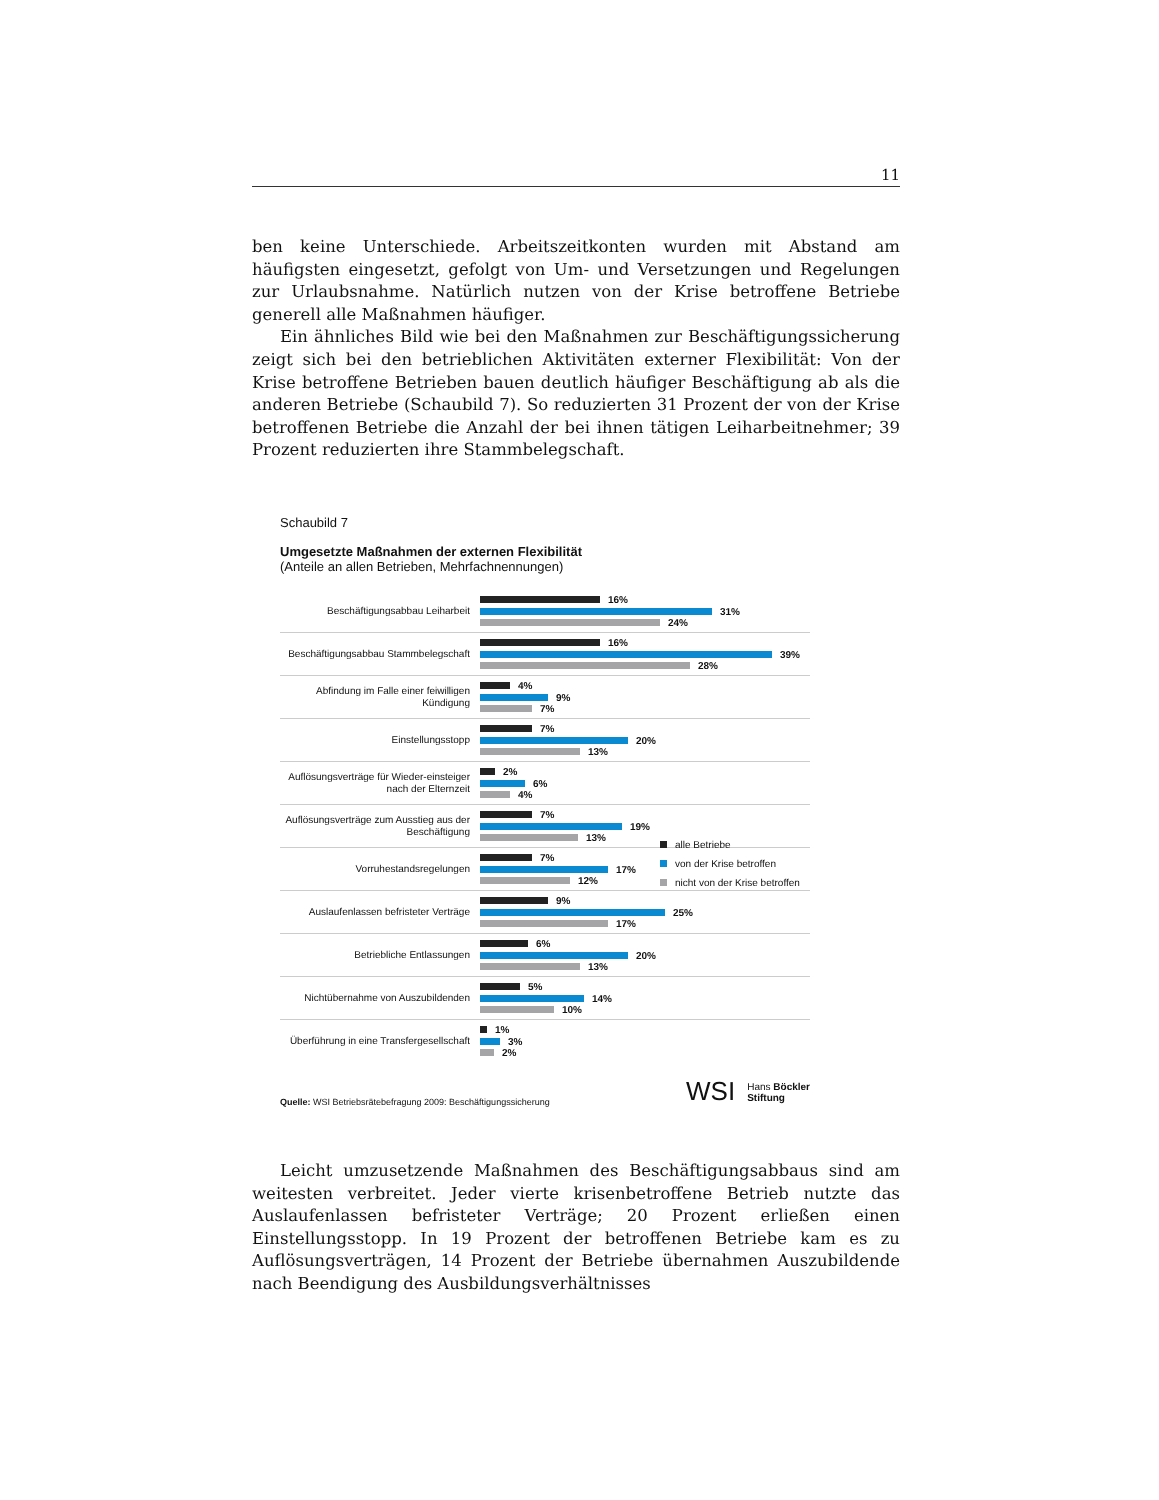11
ben keine Unterschiede. Arbeitszeitkonten wurden mit Abstand am häufigsten eingesetzt, gefolgt von Um- und Versetzungen und Regelungen zur Urlaubsnahme. Natürlich nutzen von der Krise betroffene Betriebe generell alle Maßnahmen häufiger.
Ein ähnliches Bild wie bei den Maßnahmen zur Beschäftigungssicherung zeigt sich bei den betrieblichen Aktivitäten externer Flexibilität: Von der Krise betroffene Betrieben bauen deutlich häufiger Beschäftigung ab als die anderen Betriebe (Schaubild 7). So reduzierten 31 Prozent der von der Krise betroffenen Betriebe die Anzahl der bei ihnen tätigen Leiharbeitnehmer; 39 Prozent reduzierten ihre Stammbelegschaft.
Schaubild 7
Umgesetzte Maßnahmen der externen Flexibilität
(Anteile an allen Betrieben, Mehrfachnennungen)
Beschäftigungsabbau Leiharbeit
16%
31%
24%
Beschäftigungsabbau Stammbelegschaft
16%
39%
28%
Abfindung im Falle einer feiwilligen Kündigung
4%
9%
7%
Einstellungsstopp
7%
20%
13%
Auflösungsverträge für Wieder-einsteiger nach der Elternzeit
2%
6%
4%
Auflösungsverträge zum Ausstieg aus der Beschäftigung
7%
19%
13%
Vorruhestandsregelungen
7%
17%
12%
Auslaufenlassen befristeter Verträge
9%
25%
17%
Betriebliche Entlassungen
6%
20%
13%
Nichtübernahme von Auszubildenden
5%
14%
10%
Überführung in eine Transfergesellschaft
1%
3%
2%
alle Betriebe
von der Krise betroffen
nicht von der Krise betroffen
Quelle: WSI Betriebsrätebefragung 2009: Beschäftigungssicherung
WSI Hans Böckler
Stiftung
Leicht umzusetzende Maßnahmen des Beschäftigungsabbaus sind am weitesten verbreitet. Jeder vierte krisenbetroffene Betrieb nutzte das Auslaufenlassen befristeter Verträge; 20 Prozent erließen einen Einstellungsstopp. In 19 Prozent der betroffenen Betriebe kam es zu Auflösungsverträgen, 14 Prozent der Betriebe übernahmen Auszubildende nach Beendigung des Ausbildungsverhältnisses